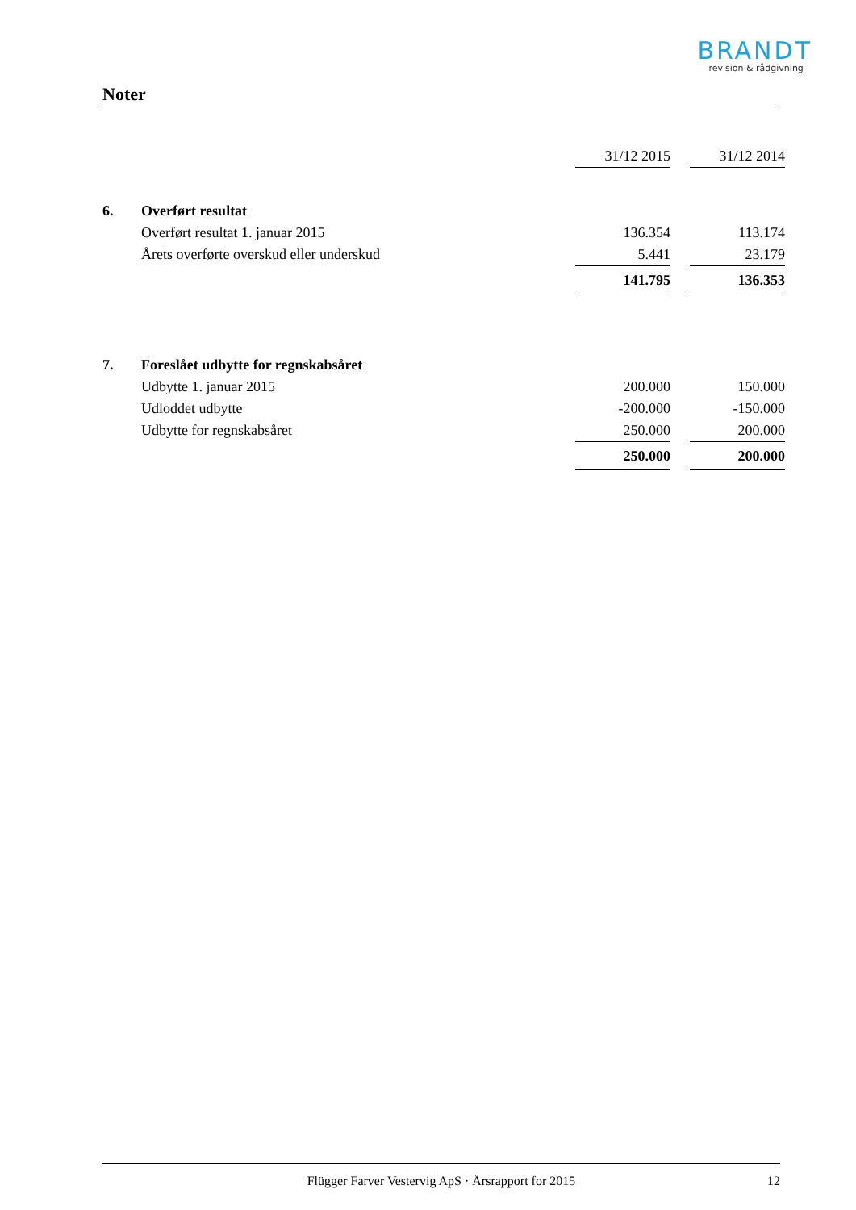BRANDT
revision & rådgivning
Noter
| | | 31/12 2015 | | 31/12 2014 |
| 6. | Overført resultat | | | |
| | Overført resultat 1. januar 2015 | 136.354 | | 113.174 |
| | Årets overførte overskud eller underskud | 5.441 | | 23.179 |
| | | 141.795 | | 136.353 |
| 7. | Foreslået udbytte for regnskabsåret | | | |
| | Udbytte 1. januar 2015 | 200.000 | | 150.000 |
| | Udloddet udbytte | -200.000 | | -150.000 |
| | Udbytte for regnskabsåret | 250.000 | | 200.000 |
| | | 250.000 | | 200.000 |
Flügger Farver Vestervig ApS · Årsrapport for 2015 12